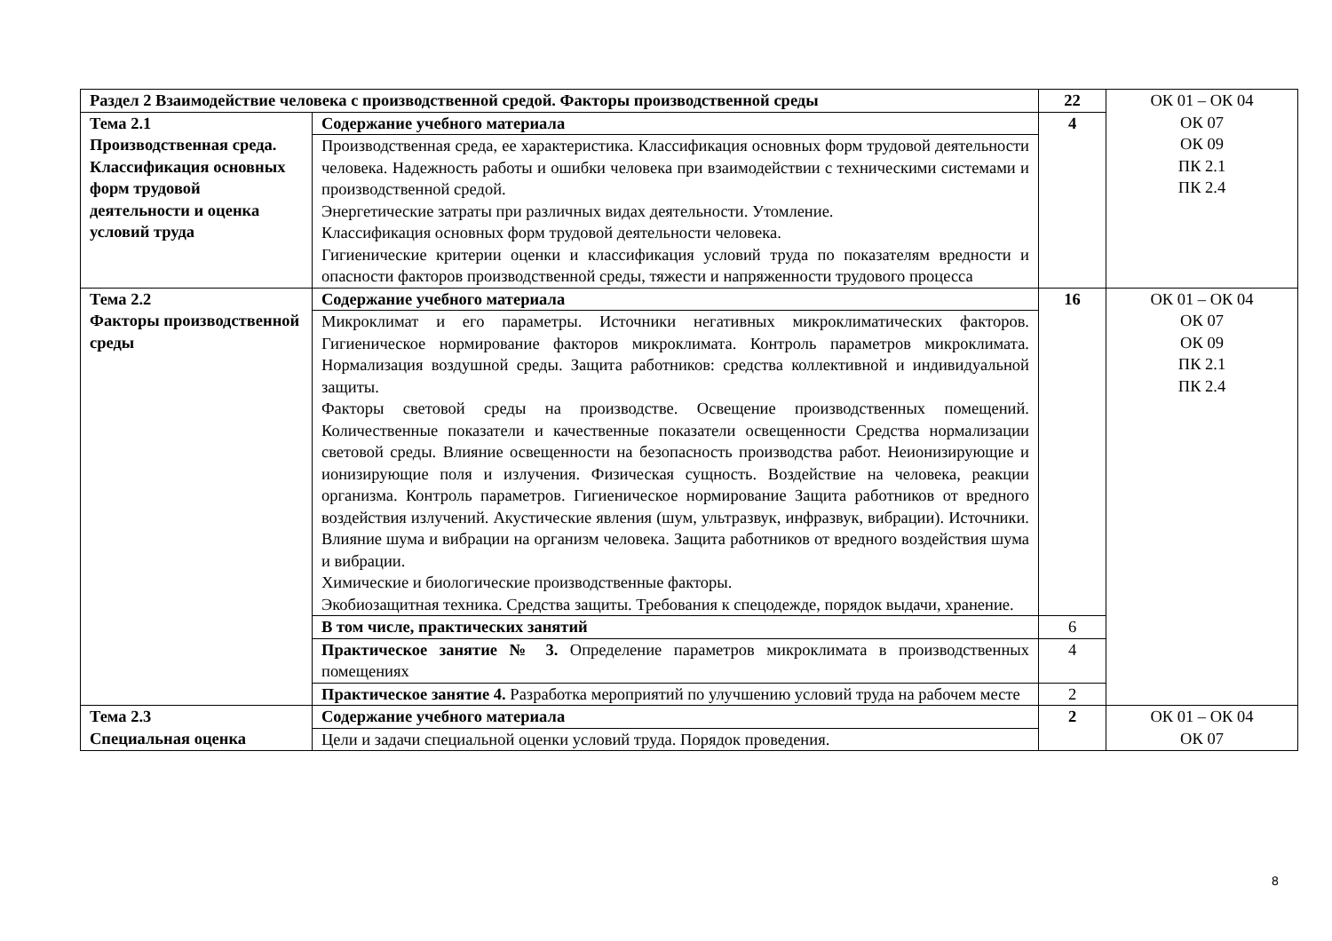| Раздел 2 Взаимодействие человека с производственной средой. Факторы производственной среды | | 22 | ОК 01 – ОК 04 ОК 07 ОК 09 ПК 2.1 ПК 2.4 |
| Тема 2.1 Производственная среда. Классификация основных форм трудовой деятельности и оценка условий труда | Содержание учебного материала | 4 | |
| | Производственная среда, ее характеристика. Классификация основных форм трудовой деятельности человека. Надежность работы и ошибки человека при взаимодействии с техническими системами и производственной средой. Энергетические затраты при различных видах деятельности. Утомление. Классификация основных форм трудовой деятельности человека. Гигиенические критерии оценки и классификация условий труда по показателям вредности и опасности факторов производственной среды, тяжести и напряженности трудового процесса | | |
| Тема 2.2 Факторы производственной среды | Содержание учебного материала | 16 | ОК 01 – ОК 04 ОК 07 ОК 09 ПК 2.1 ПК 2.4 |
| | Микроклимат и его параметры. Источники негативных микроклиматических факторов. Гигиеническое нормирование факторов микроклимата. Контроль параметров микроклимата. Нормализация воздушной среды. Защита работников: средства коллективной и индивидуальной защиты. Факторы световой среды на производстве. Освещение производственных помещений. Количественные показатели и качественные показатели освещенности Средства нормализации световой среды. Влияние освещенности на безопасность производства работ. Неионизирующие и ионизирующие поля и излучения. Физическая сущность. Воздействие на человека, реакции организма. Контроль параметров. Гигиеническое нормирование Защита работников от вредного воздействия излучений. Акустические явления (шум, ультразвук, инфразвук, вибрации). Источники. Влияние шума и вибрации на организм человека. Защита работников от вредного воздействия шума и вибрации. Химические и биологические производственные факторы. Экобиозащитная техника. Средства защиты. Требования к спецодежде, порядок выдачи, хранение. | | |
| | В том числе, практических занятий | 6 | |
| | Практическое занятие № 3. Определение параметров микроклимата в производственных помещениях | 4 | |
| | Практическое занятие 4. Разработка мероприятий по улучшению условий труда на рабочем месте | 2 | |
| Тема 2.3 Специальная оценка | Содержание учебного материала | 2 | ОК 01 – ОК 04 ОК 07 |
| | Цели и задачи специальной оценки условий труда. Порядок проведения. | | |
8